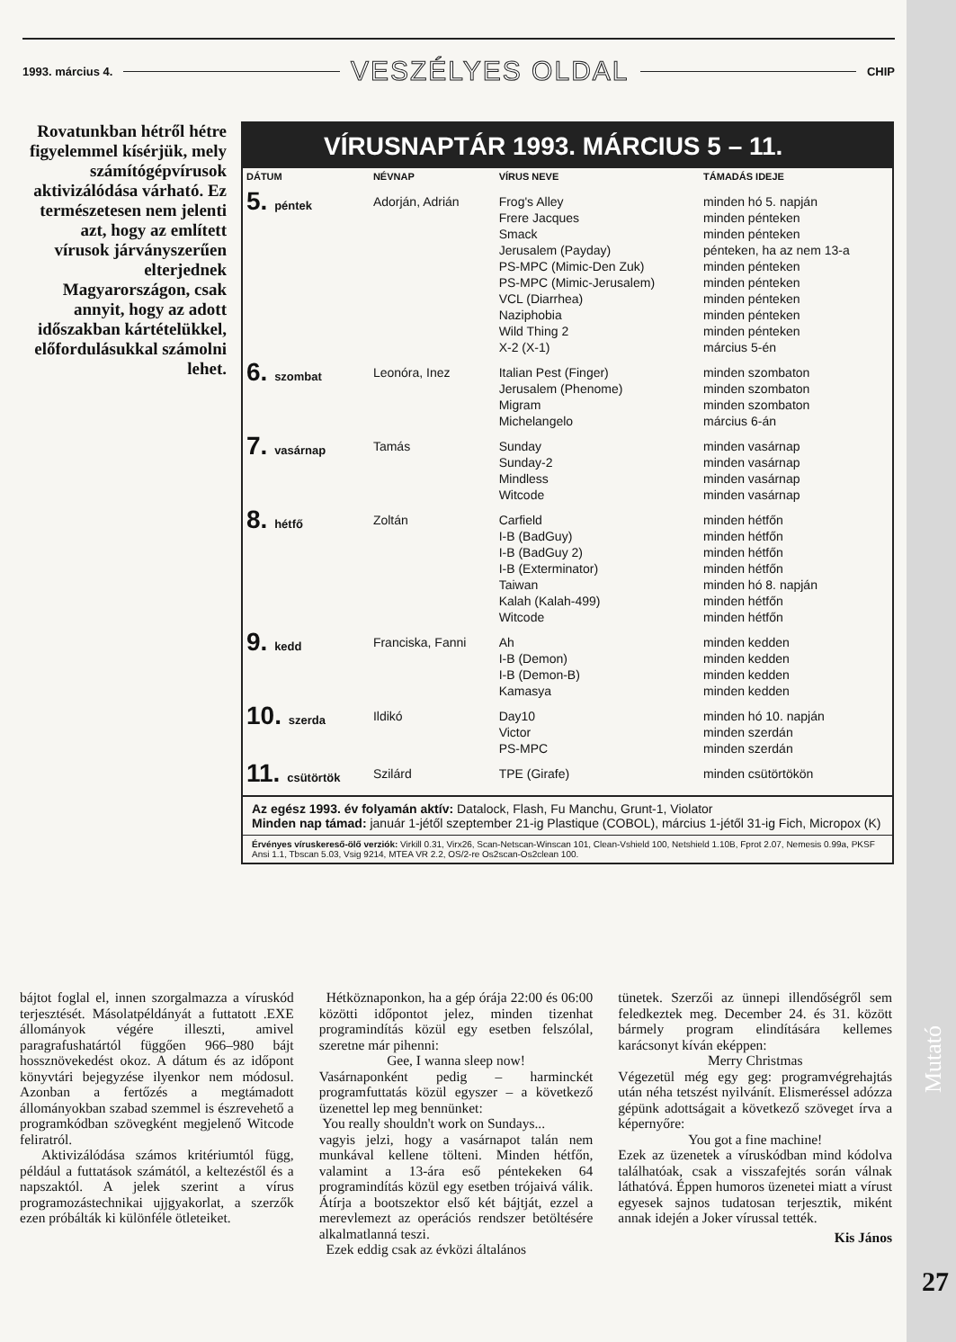1993. március 4. VESZÉLYES OLDAL CHIP
Rovatunkban hétről hétre figyelemmel kísérjük, mely számítógépvírusok aktivizálódása várható. Ez természetesen nem jelenti azt, hogy az említett vírusok járványszerűen elterjednek Magyarországon, csak annyit, hogy az adott időszakban kártételükkel, előfordulásukkal számolni lehet.
VÍRUSNAPTÁR 1993. MÁRCIUS 5 – 11.
| DÁTUM | NÉVNAP | VÍRUS NEVE | TÁMADÁS IDEJE |
| --- | --- | --- | --- |
| 5. péntek | Adorján, Adrián | Frog's Alley Frere Jacques Smack Jerusalem (Payday) PS-MPC (Mimic-Den Zuk) PS-MPC (Mimic-Jerusalem) VCL (Diarrhea) Naziphobia Wild Thing 2 X-2 (X-1) | minden hó 5. napján minden pénteken minden pénteken pénteken, ha az nem 13-a minden pénteken minden pénteken minden pénteken minden pénteken minden pénteken március 5-én |
| 6. szombat | Leonóra, Inez | Italian Pest (Finger) Jerusalem (Phenome) Migram Michelangelo | minden szombaton minden szombaton minden szombaton március 6-án |
| 7. vasárnap | Tamás | Sunday Sunday-2 Mindless Witcode | minden vasárnap minden vasárnap minden vasárnap minden vasárnap |
| 8. hétfő | Zoltán | Carfield I-B (BadGuy) I-B (BadGuy 2) I-B (Exterminator) Taiwan Kalah (Kalah-499) Witcode | minden hétfőn minden hétfőn minden hétfőn minden hétfőn minden hó 8. napján minden hétfőn minden hétfőn |
| 9. kedd | Franciska, Fanni | Ah I-B (Demon) I-B (Demon-B) Kamasya | minden kedden minden kedden minden kedden minden kedden |
| 10. szerda | Ildikó | Day10 Victor PS-MPC | minden hó 10. napján minden szerdán minden szerdán |
| 11. csütörtök | Szilárd | TPE (Girafe) | minden csütörtökön |
Az egész 1993. év folyamán aktív: Datalock, Flash, Fu Manchu, Grunt-1, Violator
Minden nap támad: január 1-jétől szeptember 21-ig Plastique (COBOL), március 1-jétől 31-ig Fich, Micropox (K)
Érvényes víruskereső-ölő verziók: Virkill 0.31, Virx26, Scan-Netscan-Winscan 101, Clean-Vshield 100, Netshield 1.10B, Fprot 2.07, Nemesis 0.99a, PKSF Ansi 1.1, Tbscan 5.03, Vsig 9214, MTEA VR 2.2, OS/2-re Os2scan-Os2clean 100.
bájtot foglal el, innen szorgalmazza a víruskód terjesztését. Másolatpéldányát a futtatott .EXE állományok végére illeszti, amivel paragrafushatártól függően 966–980 bájt hossznövekedést okoz. A dátum és az időpont könyvtári bejegyzése ilyenkor nem módosul. Azonban a fertőzés a megtámadott állományokban szabad szemmel is észrevehető a programkódban szövegként megjelenő Witcode feliratról.
Aktivizálódása számos kritériumtól függ, például a futtatások számától, a keltezéstől és a napszaktól. A jelek szerint a vírus programozástechnikai ujjgyakorlat, a szerzők ezen próbálták ki különféle ötleteiket.
Hétköznaponkon, ha a gép órája 22:00 és 06:00 közötti időpontot jelez, minden tizenhat programindítás közül egy esetben felszólal, szeretne már pihenni:
Gee, I wanna sleep now!
Vasárnaponként pedig – harminckét programfuttatás közül egyszer – a következő üzenettel lep meg bennünket:
You really shouldn't work on Sundays...
vagyis jelzi, hogy a vasárnapot talán nem munkával kellene tölteni. Minden hétfőn, valamint a 13-ára eső péntekeken 64 programindítás közül egy esetben trójaivá válik. Átírja a bootszektor első két bájtját, ezzel a merevlemezt az operációs rendszer betöltésére alkalmatlanná teszi.
Ezek eddig csak az évközi általános
tünetek. Szerzői az ünnepi illendőségről sem feledkeztek meg. December 24. és 31. között bármely program elindítására kellemes karácsonyt kíván eképpen:
Merry Christmas
Végezetül még egy geg: programvégrehajtás után néha tetszést nyilvánít. Elismeréssel adózza gépünk adottságait a következő szöveget írva a képernyőre:
You got a fine machine!
Ezek az üzenetek a víruskódban mind kódolva találhatóak, csak a visszafejtés során válnak láthatóvá. Éppen humoros üzenetei miatt a vírust egyesek sajnos tudatosan terjesztik, miként annak idején a Joker vírussal tették.
Kis János
Mutató
27